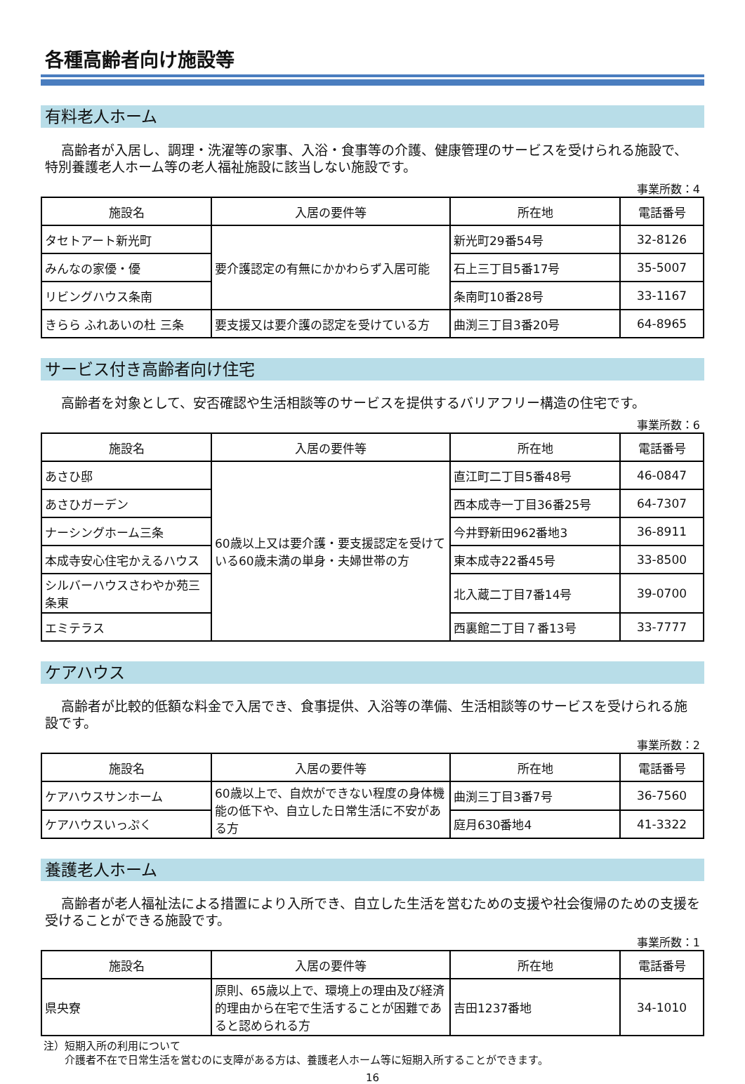各種高齢者向け施設等
有料老人ホーム
高齢者が入居し、調理・洗濯等の家事、入浴・食事等の介護、健康管理のサービスを受けられる施設で、特別養護老人ホーム等の老人福祉施設に該当しない施設です。
事業所数：4
| 施設名 | 入居の要件等 | 所在地 | 電話番号 |
| --- | --- | --- | --- |
| タセトアート新光町 | 要介護認定の有無にかかわらず入居可能 | 新光町29番54号 | 32-8126 |
| みんなの家優・優 | | 石上三丁目5番17号 | 35-5007 |
| リビングハウス条南 | | 条南町10番28号 | 33-1167 |
| きらら ふれあいの杜 三条 | 要支援又は要介護の認定を受けている方 | 曲渕三丁目3番20号 | 64-8965 |
サービス付き高齢者向け住宅
高齢者を対象として、安否確認や生活相談等のサービスを提供するバリアフリー構造の住宅です。
事業所数：6
| 施設名 | 入居の要件等 | 所在地 | 電話番号 |
| --- | --- | --- | --- |
| あさひ邸 | 60歳以上又は要介護・要支援認定を受けている60歳未満の単身・夫婦世帯の方 | 直江町二丁目5番48号 | 46-0847 |
| あさひガーデン | | 西本成寺一丁目36番25号 | 64-7307 |
| ナーシングホーム三条 | | 今井野新田962番地3 | 36-8911 |
| 本成寺安心住宅かえるハウス | | 東本成寺22番45号 | 33-8500 |
| シルバーハウスさわやか苑三条東 | | 北入蔵二丁目7番14号 | 39-0700 |
| エミテラス | | 西裏館二丁目７番13号 | 33-7777 |
ケアハウス
高齢者が比較的低額な料金で入居でき、食事提供、入浴等の準備、生活相談等のサービスを受けられる施設です。
事業所数：2
| 施設名 | 入居の要件等 | 所在地 | 電話番号 |
| --- | --- | --- | --- |
| ケアハウスサンホーム | 60歳以上で、自炊ができない程度の身体機能の低下や、自立した日常生活に不安がある方 | 曲渕三丁目3番7号 | 36-7560 |
| ケアハウスいっぷく | | 庭月630番地4 | 41-3322 |
養護老人ホーム
高齢者が老人福祉法による措置により入所でき、自立した生活を営むための支援や社会復帰のための支援を受けることができる施設です。
事業所数：1
| 施設名 | 入居の要件等 | 所在地 | 電話番号 |
| --- | --- | --- | --- |
| 県央寮 | 原則、65歳以上で、環境上の理由及び経済的理由から在宅で生活することが困難であると認められる方 | 吉田1237番地 | 34-1010 |
注）短期入所の利用について
介護者不在で日常生活を営むのに支障がある方は、養護老人ホーム等に短期入所することができます。
16